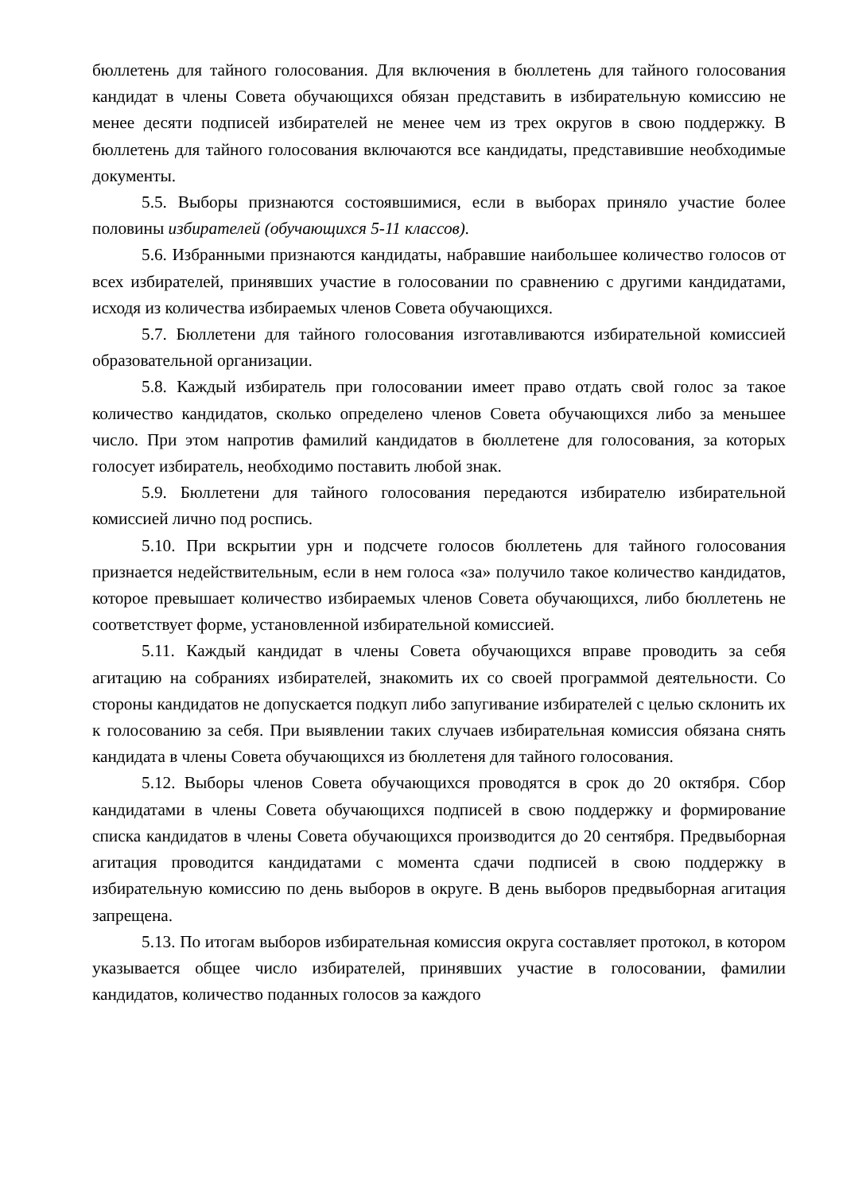бюллетень для тайного голосования. Для включения в бюллетень для тайного голосования кандидат в члены Совета обучающихся обязан представить в избирательную комиссию не менее десяти подписей избирателей не менее чем из трех округов в свою поддержку. В бюллетень для тайного голосования включаются все кандидаты, представившие необходимые документы.
5.5. Выборы признаются состоявшимися, если в выборах приняло участие более половины избирателей (обучающихся 5-11 классов).
5.6. Избранными признаются кандидаты, набравшие наибольшее количество голосов от всех избирателей, принявших участие в голосовании по сравнению с другими кандидатами, исходя из количества избираемых членов Совета обучающихся.
5.7. Бюллетени для тайного голосования изготавливаются избирательной комиссией образовательной организации.
5.8. Каждый избиратель при голосовании имеет право отдать свой голос за такое количество кандидатов, сколько определено членов Совета обучающихся либо за меньшее число. При этом напротив фамилий кандидатов в бюллетене для голосования, за которых голосует избиратель, необходимо поставить любой знак.
5.9. Бюллетени для тайного голосования передаются избирателю избирательной комиссией лично под роспись.
5.10. При вскрытии урн и подсчете голосов бюллетень для тайного голосования признается недействительным, если в нем голоса «за» получило такое количество кандидатов, которое превышает количество избираемых членов Совета обучающихся, либо бюллетень не соответствует форме, установленной избирательной комиссией.
5.11. Каждый кандидат в члены Совета обучающихся вправе проводить за себя агитацию на собраниях избирателей, знакомить их со своей программой деятельности. Со стороны кандидатов не допускается подкуп либо запугивание избирателей с целью склонить их к голосованию за себя. При выявлении таких случаев избирательная комиссия обязана снять кандидата в члены Совета обучающихся из бюллетеня для тайного голосования.
5.12. Выборы членов Совета обучающихся проводятся в срок до 20 октября. Сбор кандидатами в члены Совета обучающихся подписей в свою поддержку и формирование списка кандидатов в члены Совета обучающихся производится до 20 сентября. Предвыборная агитация проводится кандидатами с момента сдачи подписей в свою поддержку в избирательную комиссию по день выборов в округе. В день выборов предвыборная агитация запрещена.
5.13. По итогам выборов избирательная комиссия округа составляет протокол, в котором указывается общее число избирателей, принявших участие в голосовании, фамилии кандидатов, количество поданных голосов за каждого